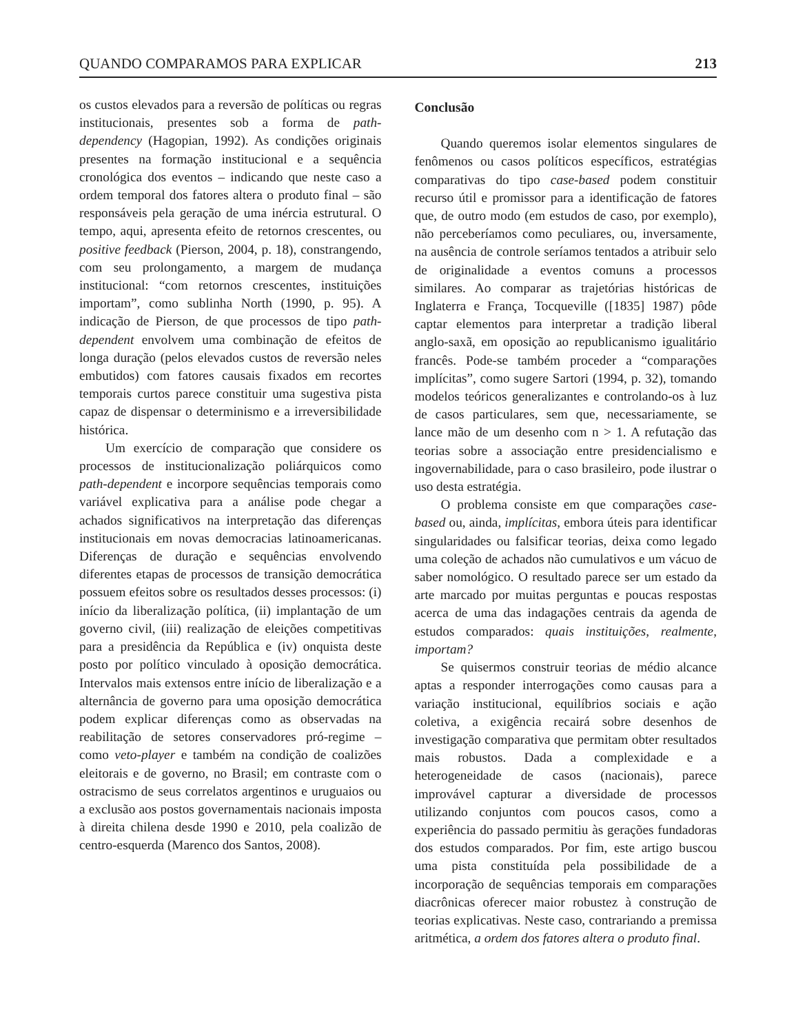QUANDO COMPARAMOS PARA EXPLICAR 213
os custos elevados para a reversão de políticas ou regras institucionais, presentes sob a forma de path-dependency (Hagopian, 1992). As condições originais presentes na formação institucional e a sequência cronológica dos eventos – indicando que neste caso a ordem temporal dos fatores altera o produto final – são responsáveis pela geração de uma inércia estrutural. O tempo, aqui, apresenta efeito de retornos crescentes, ou positive feedback (Pierson, 2004, p. 18), constrangendo, com seu prolongamento, a margem de mudança institucional: “com retornos crescentes, instituições importam”, como sublinha North (1990, p. 95). A indicação de Pierson, de que processos de tipo path-dependent envolvem uma combinação de efeitos de longa duração (pelos elevados custos de reversão neles embutidos) com fatores causais fixados em recortes temporais curtos parece constituir uma sugestiva pista capaz de dispensar o determinismo e a irreversibilidade histórica.
Um exercício de comparação que considere os processos de institucionalização poliárquicos como path-dependent e incorpore sequências temporais como variável explicativa para a análise pode chegar a achados significativos na interpretação das diferenças institucionais em novas democracias latinoamericanas. Diferenças de duração e sequências envolvendo diferentes etapas de processos de transição democrática possuem efeitos sobre os resultados desses processos: (i) início da liberalização política, (ii) implantação de um governo civil, (iii) realização de eleições competitivas para a presidência da República e (iv) onquista deste posto por político vinculado à oposição democrática. Intervalos mais extensos entre início de liberalização e a alternância de governo para uma oposição democrática podem explicar diferenças como as observadas na reabilitação de setores conservadores pró-regime – como veto-player e também na condição de coalizões eleitorais e de governo, no Brasil; em contraste com o ostracismo de seus correlatos argentinos e uruguaios ou a exclusão aos postos governamentais nacionais imposta à direita chilena desde 1990 e 2010, pela coalizão de centro-esquerda (Marenco dos Santos, 2008).
Conclusão
Quando queremos isolar elementos singulares de fenômenos ou casos políticos específicos, estratégias comparativas do tipo case-based podem constituir recurso útil e promissor para a identificação de fatores que, de outro modo (em estudos de caso, por exemplo), não perceberíamos como peculiares, ou, inversamente, na ausência de controle seríamos tentados a atribuir selo de originalidade a eventos comuns a processos similares. Ao comparar as trajetórias históricas de Inglaterra e França, Tocqueville ([1835] 1987) pôde captar elementos para interpretar a tradição liberal anglo-saxã, em oposição ao republicanismo igualitário francês. Pode-se também proceder a “comparações implícitas”, como sugere Sartori (1994, p. 32), tomando modelos teóricos generalizantes e controlando-os à luz de casos particulares, sem que, necessariamente, se lance mão de um desenho com n > 1. A refutação das teorias sobre a associação entre presidencialismo e ingovernabilidade, para o caso brasileiro, pode ilustrar o uso desta estratégia.
O problema consiste em que comparações case-based ou, ainda, implícitas, embora úteis para identificar singularidades ou falsificar teorias, deixa como legado uma coleção de achados não cumulativos e um vácuo de saber nomológico. O resultado parece ser um estado da arte marcado por muitas perguntas e poucas respostas acerca de uma das indagações centrais da agenda de estudos comparados: quais instituições, realmente, importam?
Se quisermos construir teorias de médio alcance aptas a responder interrogações como causas para a variação institucional, equilíbrios sociais e ação coletiva, a exigência recairá sobre desenhos de investigação comparativa que permitam obter resultados mais robustos. Dada a complexidade e a heterogeneidade de casos (nacionais), parece improvável capturar a diversidade de processos utilizando conjuntos com poucos casos, como a experiência do passado permitiu às gerações fundadoras dos estudos comparados. Por fim, este artigo buscou uma pista constituída pela possibilidade de a incorporação de sequências temporais em comparações diacrônicas oferecer maior robustez à construção de teorias explicativas. Neste caso, contrariando a premissa aritmética, a ordem dos fatores altera o produto final.